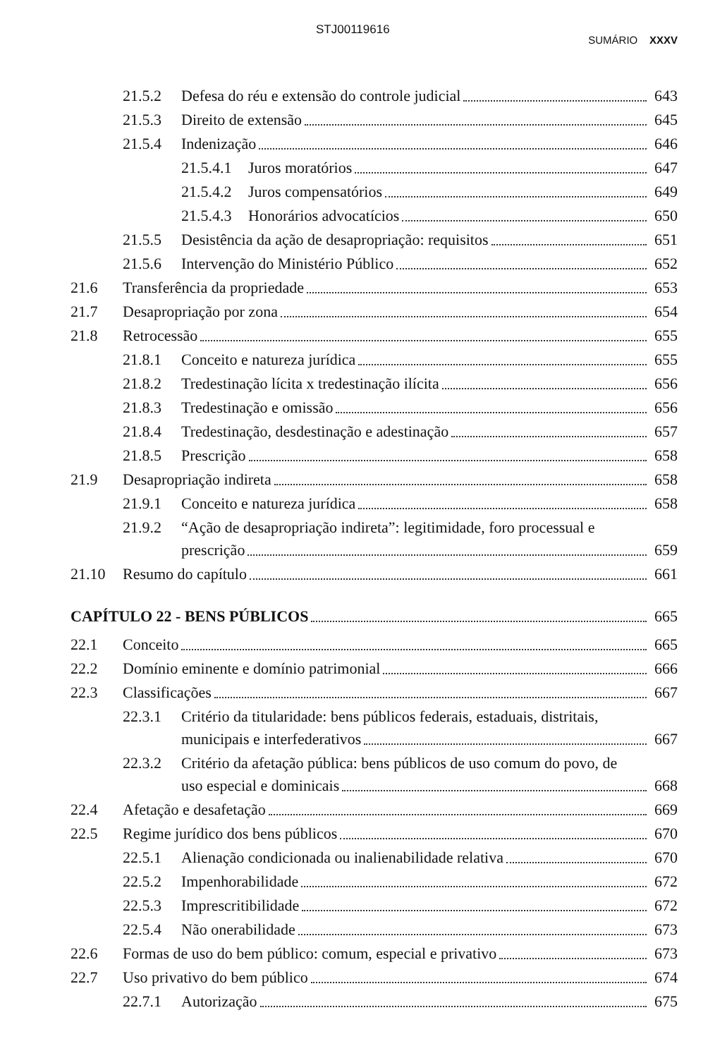STJ00119616
SUMÁRIO XXXV
21.5.2 Defesa do réu e extensão do controle judicial 643
21.5.3 Direito de extensão 645
21.5.4 Indenização 646
21.5.4.1 Juros moratórios 647
21.5.4.2 Juros compensatórios 649
21.5.4.3 Honorários advocatícios 650
21.5.5 Desistência da ação de desapropriação: requisitos 651
21.5.6 Intervenção do Ministério Público 652
21.6 Transferência da propriedade 653
21.7 Desapropriação por zona 654
21.8 Retrocessão 655
21.8.1 Conceito e natureza jurídica 655
21.8.2 Tredestinação lícita x tredestinação ilícita 656
21.8.3 Tredestinação e omissão 656
21.8.4 Tredestinação, desdestinação e adestinação 657
21.8.5 Prescrição 658
21.9 Desapropriação indireta 658
21.9.1 Conceito e natureza jurídica 658
21.9.2 “Ação de desapropriação indireta”: legitimidade, foro processual e
prescrição 659
21.10 Resumo do capítulo 661
CAPÍTULO 22 - BENS PÚBLICOS 665
22.1 Conceito 665
22.2 Domínio eminente e domínio patrimonial 666
22.3 Classificações 667
22.3.1 Critério da titularidade: bens públicos federais, estaduais, distritais,
municipais e interfederativos 667
22.3.2 Critério da afetação pública: bens públicos de uso comum do povo, de
uso especial e dominicais 668
22.4 Afetação e desafetação 669
22.5 Regime jurídico dos bens públicos 670
22.5.1 Alienação condicionada ou inalienabilidade relativa 670
22.5.2 Impenhorabilidade 672
22.5.3 Imprescritibilidade 672
22.5.4 Não onerabilidade 673
22.6 Formas de uso do bem público: comum, especial e privativo 673
22.7 Uso privativo do bem público 674
22.7.1 Autorização 675